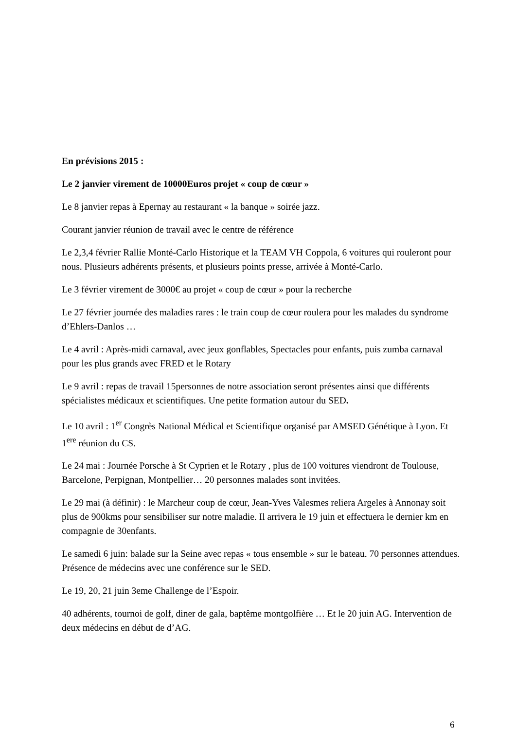En prévisions 2015 :
Le 2 janvier virement de 10000Euros projet « coup de cœur »
Le 8 janvier repas à Epernay au restaurant « la banque » soirée jazz.
Courant janvier réunion de travail avec le centre de référence
Le 2,3,4 février Rallie Monté-Carlo Historique et la TEAM VH Coppola, 6 voitures qui rouleront pour nous. Plusieurs adhérents présents, et plusieurs points presse, arrivée à Monté-Carlo.
Le 3 février virement de 3000€ au projet « coup de cœur » pour la recherche
Le 27 février journée des maladies rares : le train coup de cœur roulera pour les malades du syndrome d’Ehlers-Danlos …
Le 4 avril : Après-midi carnaval, avec jeux gonflables, Spectacles pour enfants, puis zumba carnaval pour les plus grands avec FRED et le Rotary
Le 9 avril : repas de travail 15personnes de notre association seront présentes ainsi que différents spécialistes médicaux et scientifiques. Une petite formation autour du SED.
Le 10 avril : 1<sup>er</sup> Congrès National Médical et Scientifique organisé par AMSED Génétique à Lyon. Et 1<sup>ere</sup> réunion du CS.
Le 24 mai : Journée Porsche à St Cyprien et le Rotary , plus de 100 voitures viendront de Toulouse, Barcelone, Perpignan, Montpellier… 20 personnes malades sont invitées.
Le 29 mai (à définir) : le Marcheur coup de cœur, Jean-Yves Valesmes reliera Argeles à Annonay soit plus de 900kms pour sensibiliser sur notre maladie. Il arrivera le 19 juin et effectuera le dernier km en compagnie de 30enfants.
Le samedi 6 juin: balade sur la Seine avec repas « tous ensemble » sur le bateau. 70 personnes attendues. Présence de médecins avec une conférence sur le SED.
Le 19, 20, 21 juin 3eme Challenge de l’Espoir.
40 adhérents, tournoi de golf, diner de gala, baptême montgolfière … Et le 20 juin AG. Intervention de deux médecins en début de d’AG.
6